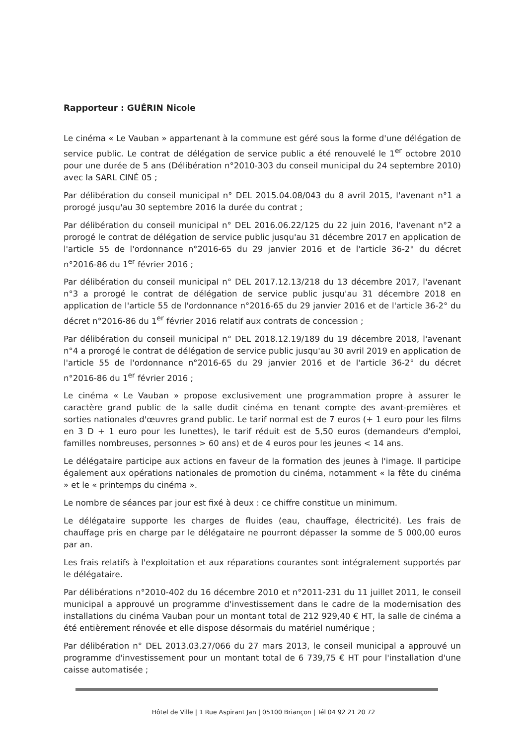Rapporteur : GUÉRIN Nicole
Le cinéma « Le Vauban » appartenant à la commune est géré sous la forme d'une délégation de service public. Le contrat de délégation de service public a été renouvelé le 1<sup>er</sup> octobre 2010 pour une durée de 5 ans (Délibération n°2010-303 du conseil municipal du 24 septembre 2010) avec la SARL CINÉ 05 ;
Par délibération du conseil municipal n° DEL 2015.04.08/043 du 8 avril 2015, l'avenant n°1 a prorogé jusqu'au 30 septembre 2016 la durée du contrat ;
Par délibération du conseil municipal n° DEL 2016.06.22/125 du 22 juin 2016, l'avenant n°2 a prorogé le contrat de délégation de service public jusqu'au 31 décembre 2017 en application de l'article 55 de l'ordonnance n°2016-65 du 29 janvier 2016 et de l'article 36-2° du décret n°2016-86 du 1<sup>er</sup> février 2016 ;
Par délibération du conseil municipal n° DEL 2017.12.13/218 du 13 décembre 2017, l'avenant n°3 a prorogé le contrat de délégation de service public jusqu'au 31 décembre 2018 en application de l'article 55 de l'ordonnance n°2016-65 du 29 janvier 2016 et de l'article 36-2° du décret n°2016-86 du 1<sup>er</sup> février 2016 relatif aux contrats de concession ;
Par délibération du conseil municipal n° DEL 2018.12.19/189 du 19 décembre 2018, l'avenant n°4 a prorogé le contrat de délégation de service public jusqu'au 30 avril 2019 en application de l'article 55 de l'ordonnance n°2016-65 du 29 janvier 2016 et de l'article 36-2° du décret n°2016-86 du 1<sup>er</sup> février 2016 ;
Le cinéma « Le Vauban » propose exclusivement une programmation propre à assurer le caractère grand public de la salle dudit cinéma en tenant compte des avant-premières et sorties nationales d'œuvres grand public. Le tarif normal est de 7 euros (+ 1 euro pour les films en 3 D + 1 euro pour les lunettes), le tarif réduit est de 5,50 euros (demandeurs d'emploi, familles nombreuses, personnes > 60 ans) et de 4 euros pour les jeunes < 14 ans.
Le délégataire participe aux actions en faveur de la formation des jeunes à l'image. Il participe également aux opérations nationales de promotion du cinéma, notamment « la fête du cinéma » et le « printemps du cinéma ».
Le nombre de séances par jour est fixé à deux : ce chiffre constitue un minimum.
Le délégataire supporte les charges de fluides (eau, chauffage, électricité). Les frais de chauffage pris en charge par le délégataire ne pourront dépasser la somme de 5 000,00 euros par an.
Les frais relatifs à l'exploitation et aux réparations courantes sont intégralement supportés par le délégataire.
Par délibérations n°2010-402 du 16 décembre 2010 et n°2011-231 du 11 juillet 2011, le conseil municipal a approuvé un programme d'investissement dans le cadre de la modernisation des installations du cinéma Vauban pour un montant total de 212 929,40 € HT, la salle de cinéma a été entièrement rénovée et elle dispose désormais du matériel numérique ;
Par délibération n° DEL 2013.03.27/066 du 27 mars 2013, le conseil municipal a approuvé un programme d'investissement pour un montant total de 6 739,75 € HT pour l'installation d'une caisse automatisée ;
Hôtel de Ville | 1 Rue Aspirant Jan | 05100 Briançon | Tél 04 92 21 20 72